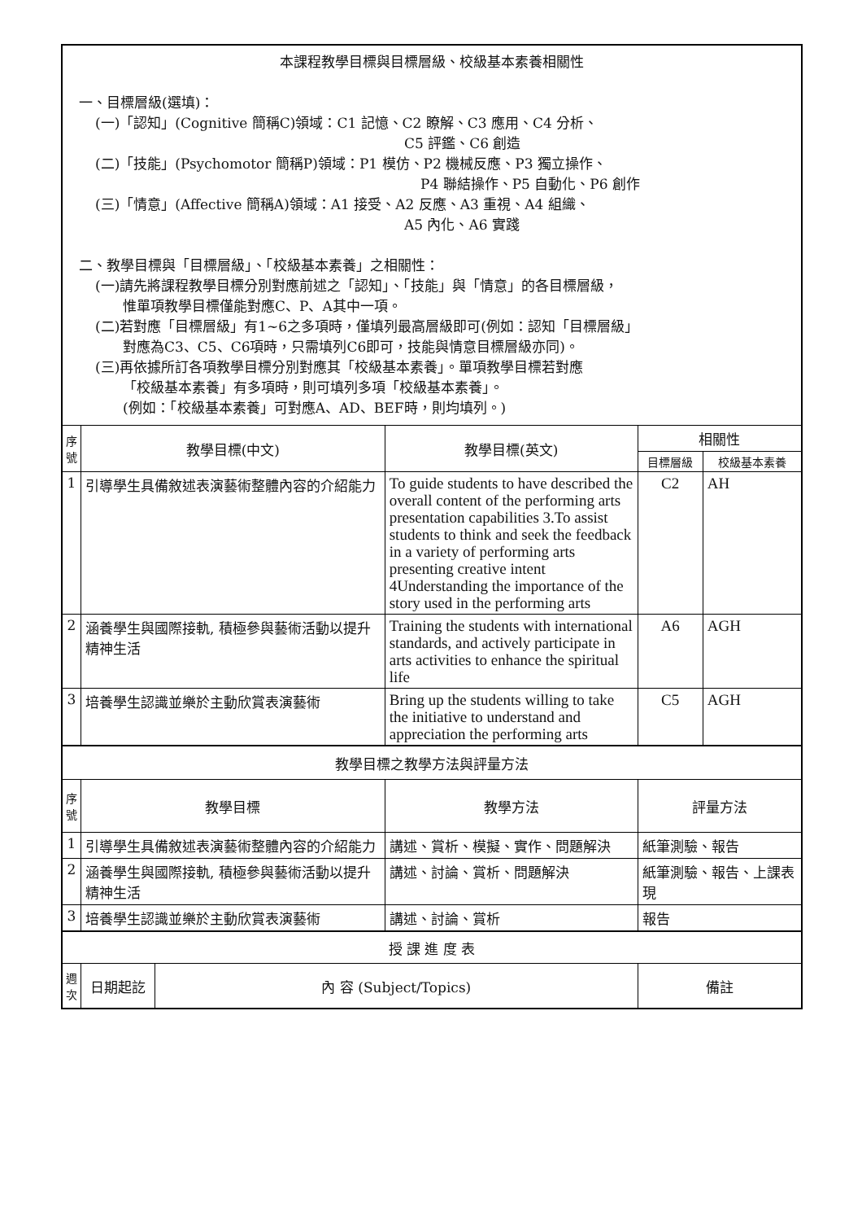| 本課程教學目標與目標層級、校級基本素養相關性 一、目標層級(選填)： (一)「認知」(Cognitive 簡稱C)領域：C1 記憶、C2 瞭解、C3 應用、C4 分析、 C5 評鑑、C6 創造 (二)「技能」(Psychomotor 簡稱P)領域：P1 模仿、P2 機械反應、P3 獨立操作、 P4 聯結操作、P5 自動化、P6 創作 (三)「情意」(Affective 簡稱A)領域：A1 接受、A2 反應、A3 重視、A4 組織、 A5 內化、A6 實踐 二、教學目標與「目標層級」、「校級基本素養」之相關性： (一)請先將課程教學目標分別對應前述之「認知」、「技能」與「情意」的各目標層級， 惟單項教學目標僅能對應C、P、A其中一項。 (二)若對應「目標層級」有1~6之多項時，僅填列最高層級即可(例如：認知「目標層級」 對應為C3、C5、C6項時，只需填列C6即可，技能與情意目標層級亦同)。 (三)再依據所訂各項教學目標分別對應其「校級基本素養」。單項教學目標若對應 「校級基本素養」有多項時，則可填列多項「校級基本素養」。 (例如：「校級基本素養」可對應A、AD、BEF時，則均填列。) | | | | | |
| 序號 | 教學目標(中文) | | 教學目標(英文) | 相關性 | |
| | | | | 目標層級 | 校級基本素養 |
| 1 | 引導學生具備敘述表演藝術整體內容的介紹能力 | | To guide students to have described the overall content of the performing arts presentation capabilities 3.To assist students to think and seek the feedback in a variety of performing arts presenting creative intent 4Understanding the importance of the story used in the performing arts | C2 | AH |
| 2 | 涵養學生與國際接軌, 積極參與藝術活動以提升精神生活 | | Training the students with international standards, and actively participate in arts activities to enhance the spiritual life | A6 | AGH |
| 3 | 培養學生認識並樂於主動欣賞表演藝術 | | Bring up the students willing to take the initiative to understand and appreciation the performing arts | C5 | AGH |
| 教學目標之教學方法與評量方法 | | | | | |
| 序號 | 教學目標 | | 教學方法 | 評量方法 | |
| 1 | 引導學生具備敘述表演藝術整體內容的介紹能力 | | 講述、賞析、模擬、實作、問題解決 | 紙筆測驗、報告 | |
| 2 | 涵養學生與國際接軌, 積極參與藝術活動以提升精神生活 | | 講述、討論、賞析、問題解決 | 紙筆測驗、報告、上課表現 | |
| 3 | 培養學生認識並樂於主動欣賞表演藝術 | | 講述、討論、賞析 | 報告 | |
| 授 課 進 度 表 | | | | | |
| 週次 | 日期起訖 | 內 容 (Subject/Topics) | | 備註 | |